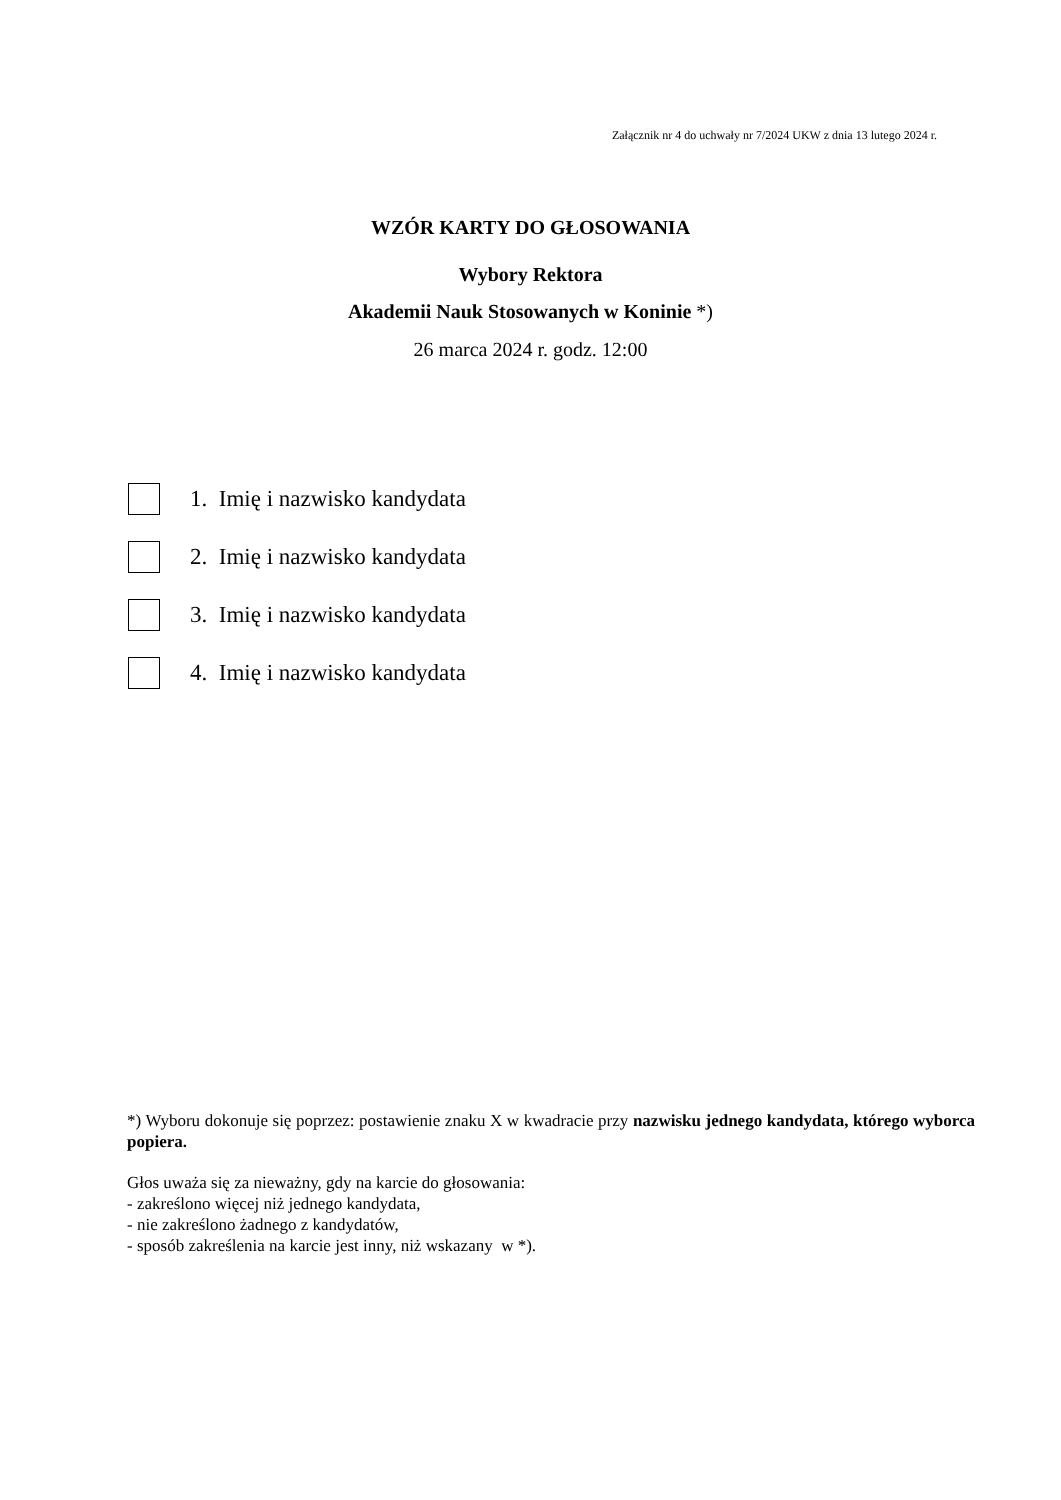Załącznik nr 4 do uchwały nr 7/2024 UKW z dnia 13 lutego 2024 r.
WZÓR KARTY DO GŁOSOWANIA
Wybory Rektora
Akademii Nauk Stosowanych w Koninie *)
26 marca 2024 r. godz. 12:00
1. Imię i nazwisko kandydata
2. Imię i nazwisko kandydata
3. Imię i nazwisko kandydata
4. Imię i nazwisko kandydata
*) Wyboru dokonuje się poprzez: postawienie znaku X w kwadracie przy nazwisku jednego kandydata, którego wyborca popiera.
Głos uważa się za nieważny, gdy na karcie do głosowania:
- zakreślono więcej niż jednego kandydata,
- nie zakreślono żadnego z kandydatów,
- sposób zakreślenia na karcie jest inny, niż wskazany w *).